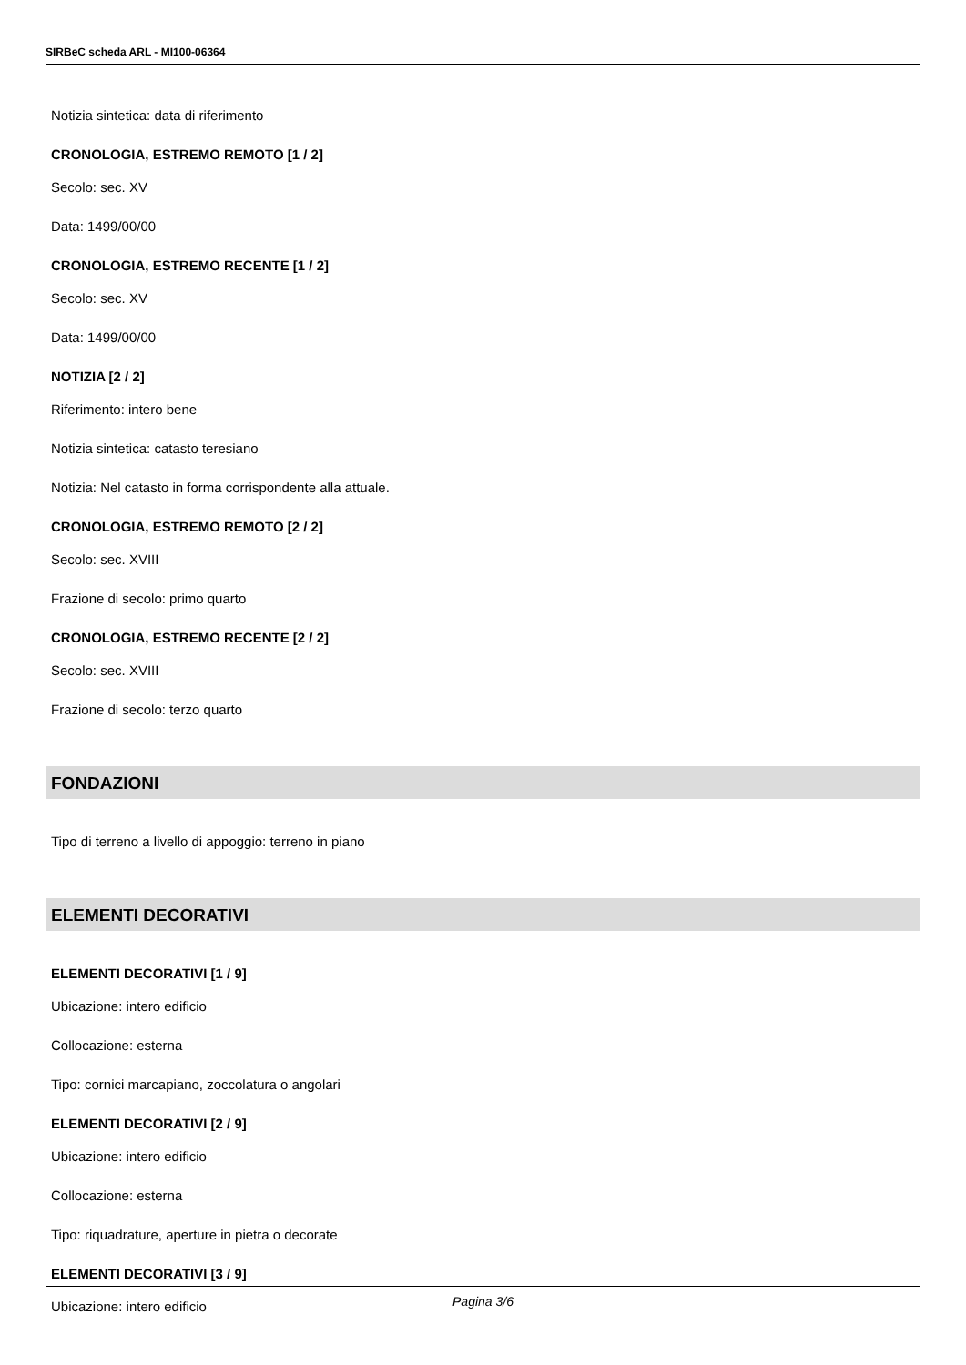SIRBeC scheda ARL - MI100-06364
Notizia sintetica: data di riferimento
CRONOLOGIA, ESTREMO REMOTO [1 / 2]
Secolo: sec. XV
Data: 1499/00/00
CRONOLOGIA, ESTREMO RECENTE [1 / 2]
Secolo: sec. XV
Data: 1499/00/00
NOTIZIA [2 / 2]
Riferimento: intero bene
Notizia sintetica: catasto teresiano
Notizia: Nel catasto in forma corrispondente alla attuale.
CRONOLOGIA, ESTREMO REMOTO [2 / 2]
Secolo: sec. XVIII
Frazione di secolo: primo quarto
CRONOLOGIA, ESTREMO RECENTE [2 / 2]
Secolo: sec. XVIII
Frazione di secolo: terzo quarto
FONDAZIONI
Tipo di terreno a livello di appoggio: terreno in piano
ELEMENTI DECORATIVI
ELEMENTI DECORATIVI [1 / 9]
Ubicazione: intero edificio
Collocazione: esterna
Tipo: cornici marcapiano, zoccolatura o angolari
ELEMENTI DECORATIVI [2 / 9]
Ubicazione: intero edificio
Collocazione: esterna
Tipo: riquadrature, aperture in pietra o decorate
ELEMENTI DECORATIVI [3 / 9]
Ubicazione: intero edificio
Pagina 3/6